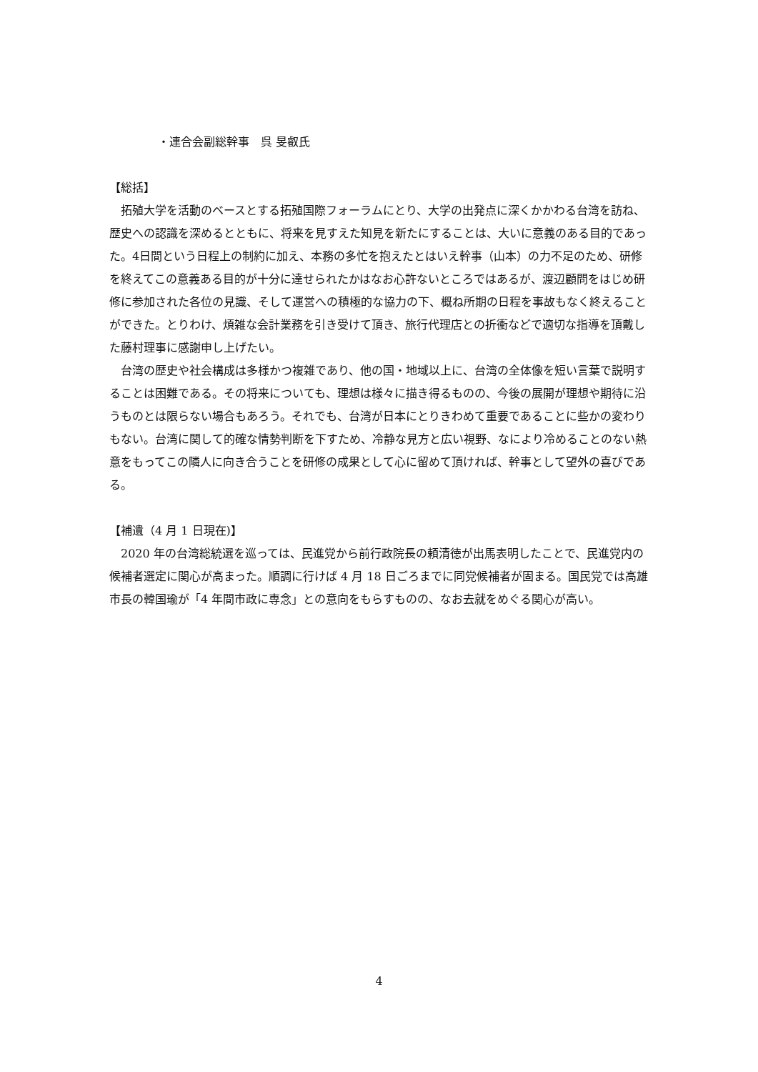・連合会副総幹事　呉 旻叡氏
【総括】
拓殖大学を活動のベースとする拓殖国際フォーラムにとり、大学の出発点に深くかかわる台湾を訪ね、歴史への認識を深めるとともに、将来を見すえた知見を新たにすることは、大いに意義のある目的であった。4日間という日程上の制約に加え、本務の多忙を抱えたとはいえ幹事（山本）の力不足のため、研修を終えてこの意義ある目的が十分に達せられたかはなお心許ないところではあるが、渡辺顧問をはじめ研修に参加された各位の見識、そして運営への積極的な協力の下、概ね所期の日程を事故もなく終えることができた。とりわけ、煩雑な会計業務を引き受けて頂き、旅行代理店との折衝などで適切な指導を頂戴した藤村理事に感謝申し上げたい。
台湾の歴史や社会構成は多様かつ複雑であり、他の国・地域以上に、台湾の全体像を短い言葉で説明することは困難である。その将来についても、理想は様々に描き得るものの、今後の展開が理想や期待に沿うものとは限らない場合もあろう。それでも、台湾が日本にとりきわめて重要であることに些かの変わりもない。台湾に関して的確な情勢判断を下すため、冷静な見方と広い視野、なにより冷めることのない熱意をもってこの隣人に向き合うことを研修の成果として心に留めて頂ければ、幹事として望外の喜びである。
【補遺（4 月 1 日現在)】
2020 年の台湾総統選を巡っては、民進党から前行政院長の頼清徳が出馬表明したことで、民進党内の候補者選定に関心が高まった。順調に行けば 4 月 18 日ごろまでに同党候補者が固まる。国民党では高雄市長の韓国瑜が「4 年間市政に専念」との意向をもらすものの、なお去就をめぐる関心が高い。
4